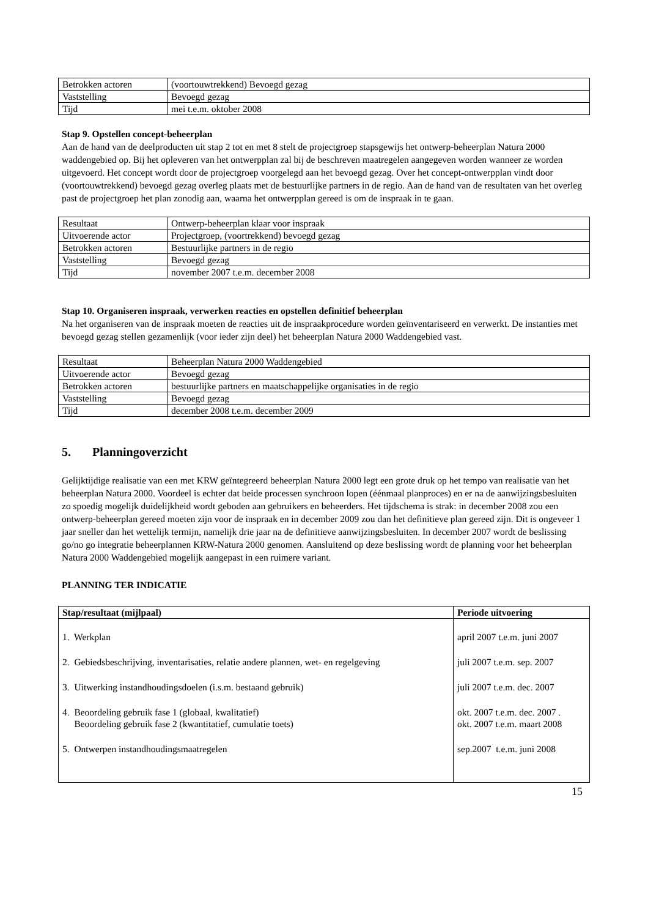| Betrokken actoren | (voortouwtrekkend) Bevoegd gezag |
| Vaststelling | Bevoegd gezag |
| Tijd | mei t.e.m. oktober 2008 |
Stap 9. Opstellen concept-beheerplan
Aan de hand van de deelproducten uit stap 2 tot en met 8 stelt de projectgroep stapsgewijs het ontwerp-beheerplan Natura 2000 waddengebied op. Bij het opleveren van het ontwerpplan zal bij de beschreven maatregelen aangegeven worden wanneer ze worden uitgevoerd. Het concept wordt door de projectgroep voorgelegd aan het bevoegd gezag. Over het concept-ontwerpplan vindt door (voortouwtrekkend) bevoegd gezag overleg plaats met de bestuurlijke partners in de regio. Aan de hand van de resultaten van het overleg past de projectgroep het plan zonodig aan, waarna het ontwerpplan gereed is om de inspraak in te gaan.
| Resultaat | Ontwerp-beheerplan klaar voor inspraak |
| Uitvoerende actor | Projectgroep, (voortrekkend) bevoegd gezag |
| Betrokken actoren | Bestuurlijke partners in de regio |
| Vaststelling | Bevoegd gezag |
| Tijd | november 2007 t.e.m. december 2008 |
Stap 10. Organiseren inspraak, verwerken reacties en opstellen definitief beheerplan
Na het organiseren van de inspraak moeten de reacties uit de inspraakprocedure worden geïnventariseerd en verwerkt. De instanties met bevoegd gezag stellen gezamenlijk (voor ieder zijn deel) het beheerplan Natura 2000 Waddengebied vast.
| Resultaat | Beheerplan Natura 2000 Waddengebied |
| Uitvoerende actor | Bevoegd gezag |
| Betrokken actoren | bestuurlijke partners en maatschappelijke organisaties in de regio |
| Vaststelling | Bevoegd gezag |
| Tijd | december 2008 t.e.m. december 2009 |
5. Planningoverzicht
Gelijktijdige realisatie van een met KRW geïntegreerd beheerplan Natura 2000 legt een grote druk op het tempo van realisatie van het beheerplan Natura 2000. Voordeel is echter dat beide processen synchroon lopen (éénmaal planproces) en er na de aanwijzingsbesluiten zo spoedig mogelijk duidelijkheid wordt geboden aan gebruikers en beheerders. Het tijdschema is strak: in december 2008 zou een ontwerp-beheerplan gereed moeten zijn voor de inspraak en in december 2009 zou dan het definitieve plan gereed zijn. Dit is ongeveer 1 jaar sneller dan het wettelijk termijn, namelijk drie jaar na de definitieve aanwijzingsbesluiten. In december 2007 wordt de beslissing go/no go integratie beheerplannen KRW-Natura 2000 genomen. Aansluitend op deze beslissing wordt de planning voor het beheerplan Natura 2000 Waddengebied mogelijk aangepast in een ruimere variant.
PLANNING TER INDICATIE
| Stap/resultaat (mijlpaal) | Periode uitvoering |
| --- | --- |
| 1. Werkplan | april 2007 t.e.m. juni 2007 |
| 2. Gebiedsbeschrijving, inventarisaties, relatie andere plannen, wet- en regelgeving | juli 2007 t.e.m. sep. 2007 |
| 3. Uitwerking instandhoudingsdoelen (i.s.m. bestaand gebruik) | juli 2007 t.e.m. dec. 2007 |
| 4. Beoordeling gebruik fase 1 (globaal, kwalitatief) Beoordeling gebruik fase 2 (kwantitatief, cumulatie toets) | okt. 2007 t.e.m. dec. 2007 . okt. 2007 t.e.m. maart 2008 |
| 5. Ontwerpen instandhoudingsmaatregelen | sep.2007 t.e.m. juni 2008 |
15